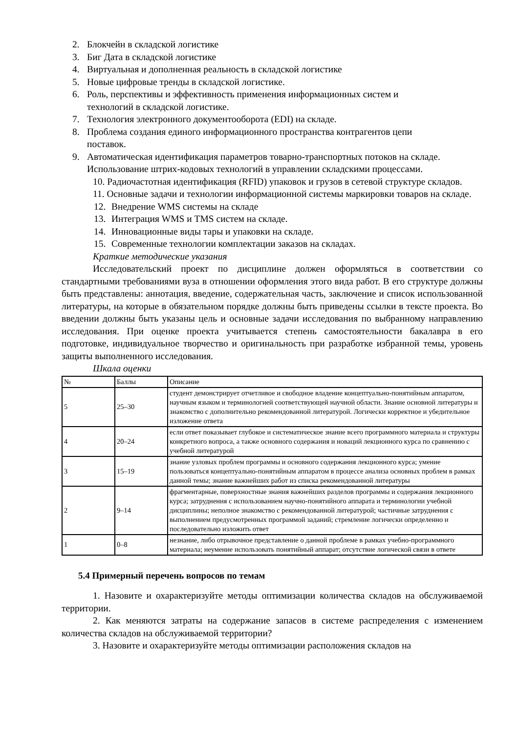2. Блокчейн в складской логистике
3. Биг Дата в складской логистике
4. Виртуальная и дополненная реальность в складской логистике
5. Новые цифровые тренды в складской логистике.
6. Роль, перспективы и эффективность применения информационных систем и
технологий в складской логистике.
7. Технология электронного документооборота (EDI) на складе.
8. Проблема создания единого информационного пространства контрагентов цепи
поставок.
9. Автоматическая идентификация параметров товарно-транспортных потоков на складе. Использование штрих-кодовых технологий в управлении складскими процессами.
10. Радиочастотная идентификация (RFID) упаковок и грузов в сетевой структуре складов.
11. Основные задачи и технологии информационной системы маркировки товаров на складе.
12. Внедрение WMS системы на складе
13. Интеграция WMS и TMS систем на складе.
14. Инновационные виды тары и упаковки на складе.
15. Современные технологии комплектации заказов на складах.
Краткие методические указания
Исследовательский проект по дисциплине должен оформляться в соответствии со стандартными требованиями вуза в отношении оформления этого вида работ. В его структуре должны быть представлены: аннотация, введение, содержательная часть, заключение и список использованной литературы, на которые в обязательном порядке должны быть приведены ссылки в тексте проекта. Во введении должны быть указаны цель и основные задачи исследования по выбранному направлению исследования. При оценке проекта учитывается степень самостоятельности бакалавра в его подготовке, индивидуальное творчество и оригинальность при разработке избранной темы, уровень защиты выполненного исследования.
Шкала оценки
| № | Баллы | Описание |
| 5 | 25–30 | студент демонстрирует отчетливое и свободное владение концептуально-понятийным аппаратом, научным языком и терминологией соответствующей научной области. Знание основной литературы и знакомство с дополнительно рекомендованной литературой. Логически корректное и убедительное изложение ответа |
| 4 | 20–24 | если ответ показывает глубокое и систематическое знание всего программного материала и структуры конкретного вопроса, а также основного содержания и новаций лекционного курса по сравнению с учебной литературой |
| 3 | 15–19 | знание узловых проблем программы и основного содержания лекционного курса; умение пользоваться концептуально-понятийным аппаратом в процессе анализа основных проблем в рамках данной темы; знание важнейших работ из списка рекомендованной литературы |
| 2 | 9–14 | фрагментарные, поверхностные знания важнейших разделов программы и содержания лекционного курса; затруднения с использованием научно-понятийного аппарата и терминологии учебной дисциплины; неполное знакомство с рекомендованной литературой; частичные затруднения с выполнением предусмотренных программой заданий; стремление логически определенно и последовательно изложить ответ |
| 1 | 0–8 | незнание, либо отрывочное представление о данной проблеме в рамках учебно-программного материала; неумение использовать понятийный аппарат; отсутствие логической связи в ответе |
5.4 Примерный перечень вопросов по темам
1. Назовите и охарактеризуйте методы оптимизации количества складов на обслуживаемой территории.
2. Как меняются затраты на содержание запасов в системе распределения с изменением количества складов на обслуживаемой территории?
3. Назовите и охарактеризуйте методы оптимизации расположения складов на